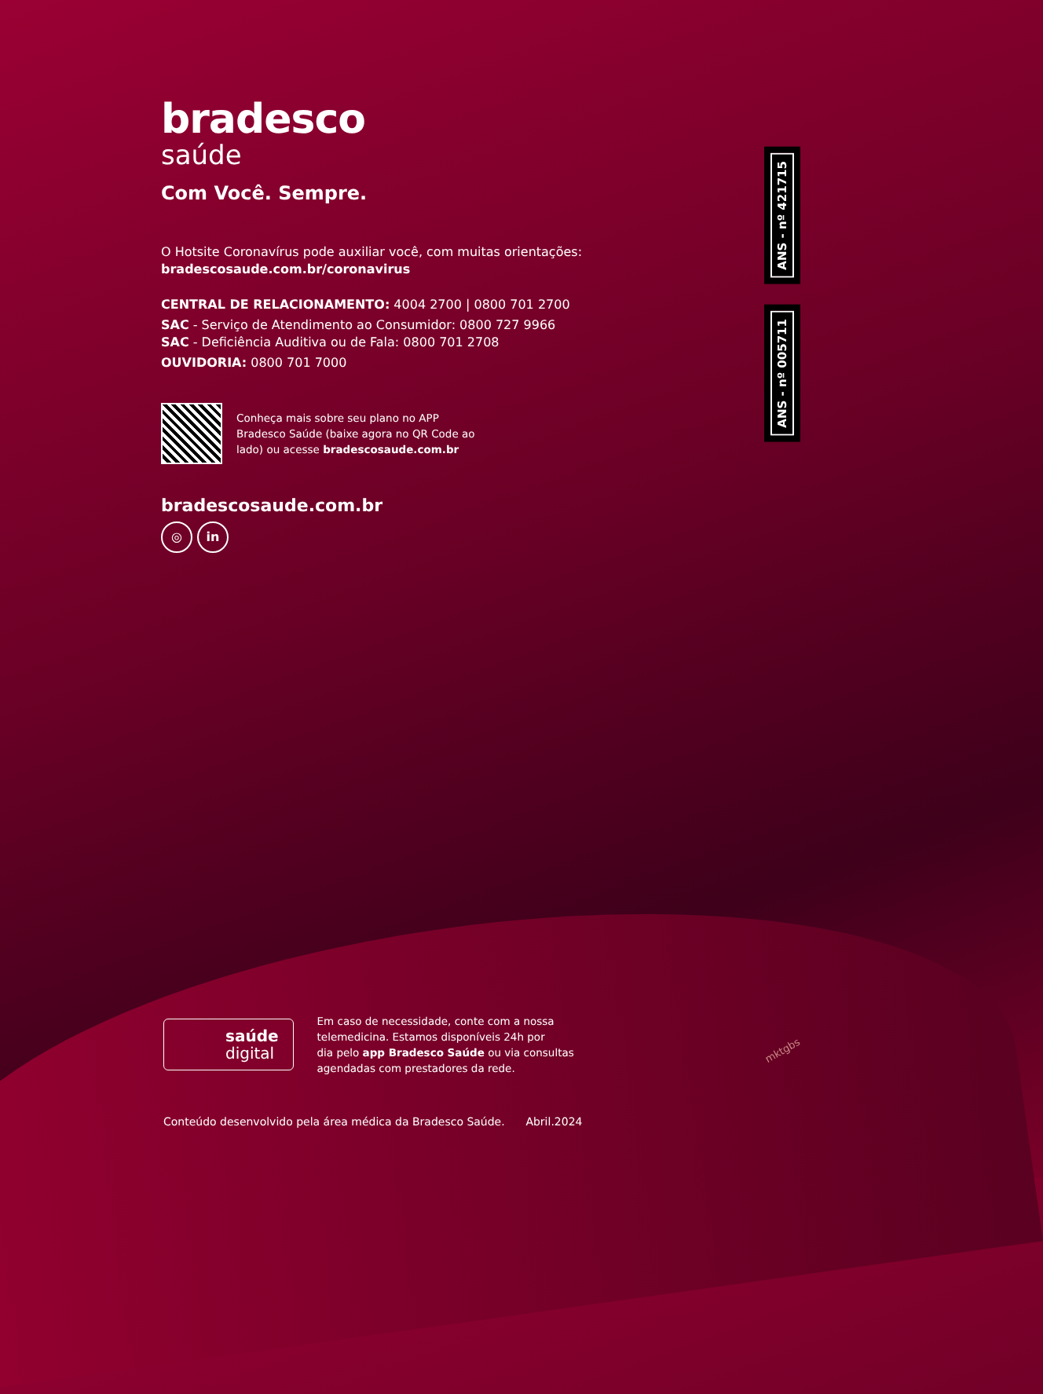ANS - nº 421715
ANS - nº 005711
bradesco
saúde
Com Você. Sempre.
O Hotsite Coronavírus pode auxiliar você, com muitas orientações:
bradescosaude.com.br/coronavirus
CENTRAL DE RELACIONAMENTO: 4004 2700 | 0800 701 2700
SAC - Serviço de Atendimento ao Consumidor: 0800 727 9966
SAC - Deficiência Auditiva ou de Fala: 0800 701 2708
OUVIDORIA: 0800 701 7000
Conheça mais sobre seu plano no APP
Bradesco Saúde (baixe agora no QR Code ao
lado) ou acesse bradescosaude.com.br
bradescosaude.com.br
◎ in
saúde
digital
Em caso de necessidade, conte com a nossa
telemedicina. Estamos disponíveis 24h por
dia pelo app Bradesco Saúde ou via consultas
agendadas com prestadores da rede.
Conteúdo desenvolvido pela área médica da Bradesco Saúde. Abril.2024
mktgbs